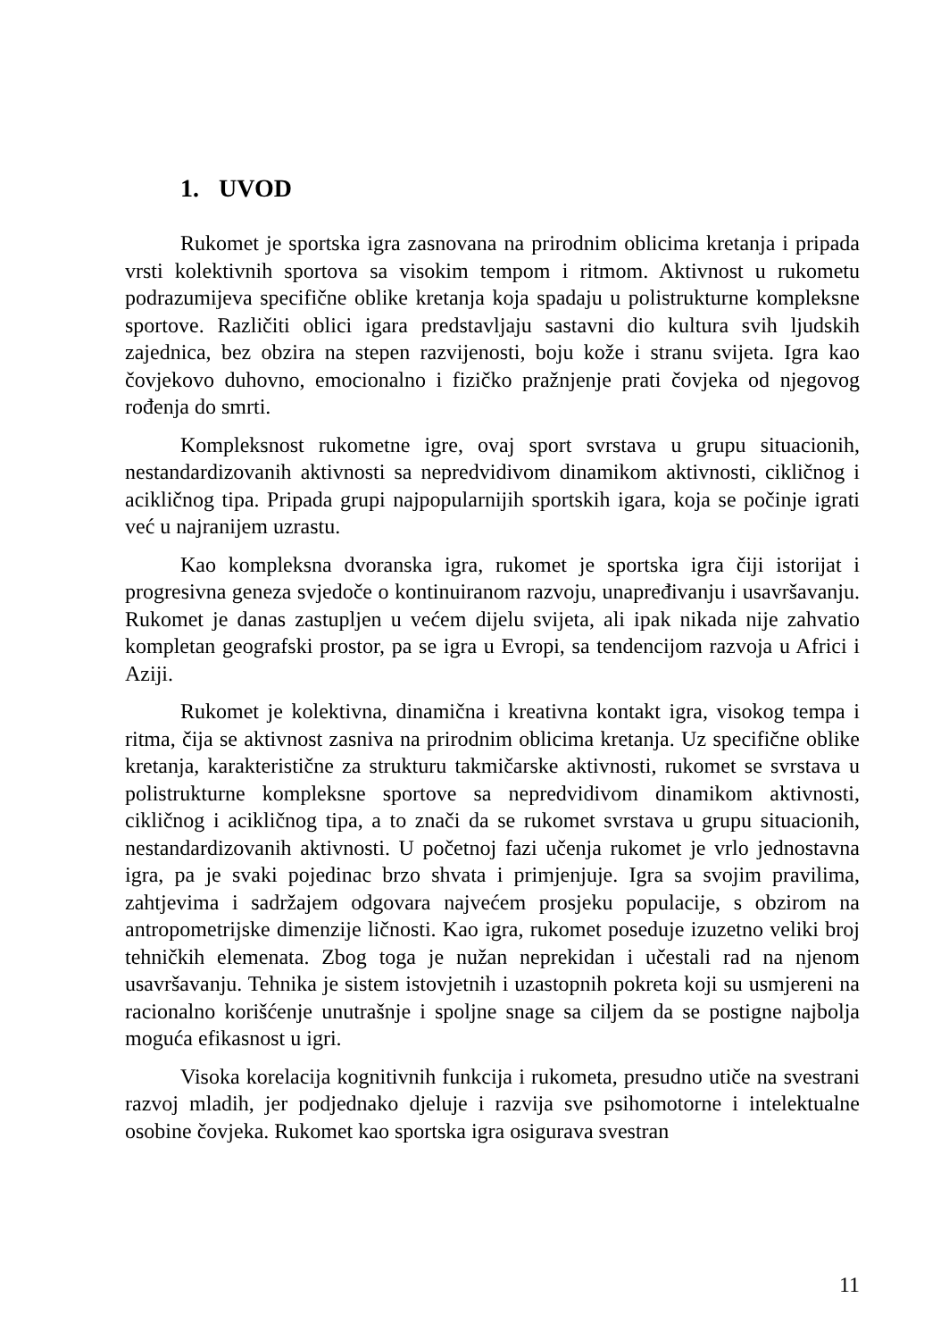1. UVOD
Rukomet je sportska igra zasnovana na prirodnim oblicima kretanja i pripada vrsti kolektivnih sportova sa visokim tempom i ritmom. Aktivnost u rukometu podrazumijeva specifične oblike kretanja koja spadaju u polistrukturne kompleksne sportove. Različiti oblici igara predstavljaju sastavni dio kultura svih ljudskih zajednica, bez obzira na stepen razvijenosti, boju kože i stranu svijeta. Igra kao čovjekovo duhovno, emocionalno i fizičko pražnjenje prati čovjeka od njegovog rođenja do smrti.
Kompleksnost rukometne igre, ovaj sport svrstava u grupu situacionih, nestandardizovanih aktivnosti sa nepredvidivom dinamikom aktivnosti, cikličnog i acikličnog tipa. Pripada grupi najpopularnijih sportskih igara, koja se počinje igrati već u najranijem uzrastu.
Kao kompleksna dvoranska igra, rukomet je sportska igra čiji istorijat i progresivna geneza svjedoče o kontinuiranom razvoju, unapređivanju i usavršavanju. Rukomet je danas zastupljen u većem dijelu svijeta, ali ipak nikada nije zahvatio kompletan geografski prostor, pa se igra u Evropi, sa tendencijom razvoja u Africi i Aziji.
Rukomet je kolektivna, dinamična i kreativna kontakt igra, visokog tempa i ritma, čija se aktivnost zasniva na prirodnim oblicima kretanja. Uz specifične oblike kretanja, karakteristične za strukturu takmičarske aktivnosti, rukomet se svrstava u polistrukturne kompleksne sportove sa nepredvidivom dinamikom aktivnosti, cikličnog i acikličnog tipa, a to znači da se rukomet svrstava u grupu situacionih, nestandardizovanih aktivnosti. U početnoj fazi učenja rukomet je vrlo jednostavna igra, pa je svaki pojedinac brzo shvata i primjenjuje. Igra sa svojim pravilima, zahtjevima i sadržajem odgovara najvećem prosjeku populacije, s obzirom na antropometrijske dimenzije ličnosti. Kao igra, rukomet poseduje izuzetno veliki broj tehničkih elemenata. Zbog toga je nužan neprekidan i učestali rad na njenom usavršavanju. Tehnika je sistem istovjetnih i uzastopnih pokreta koji su usmjereni na racionalno korišćenje unutrašnje i spoljne snage sa ciljem da se postigne najbolja moguća efikasnost u igri.
Visoka korelacija kognitivnih funkcija i rukometa, presudno utiče na svestrani razvoj mladih, jer podjednako djeluje i razvija sve psihomotorne i intelektualne osobine čovjeka. Rukomet kao sportska igra osigurava svestran
11